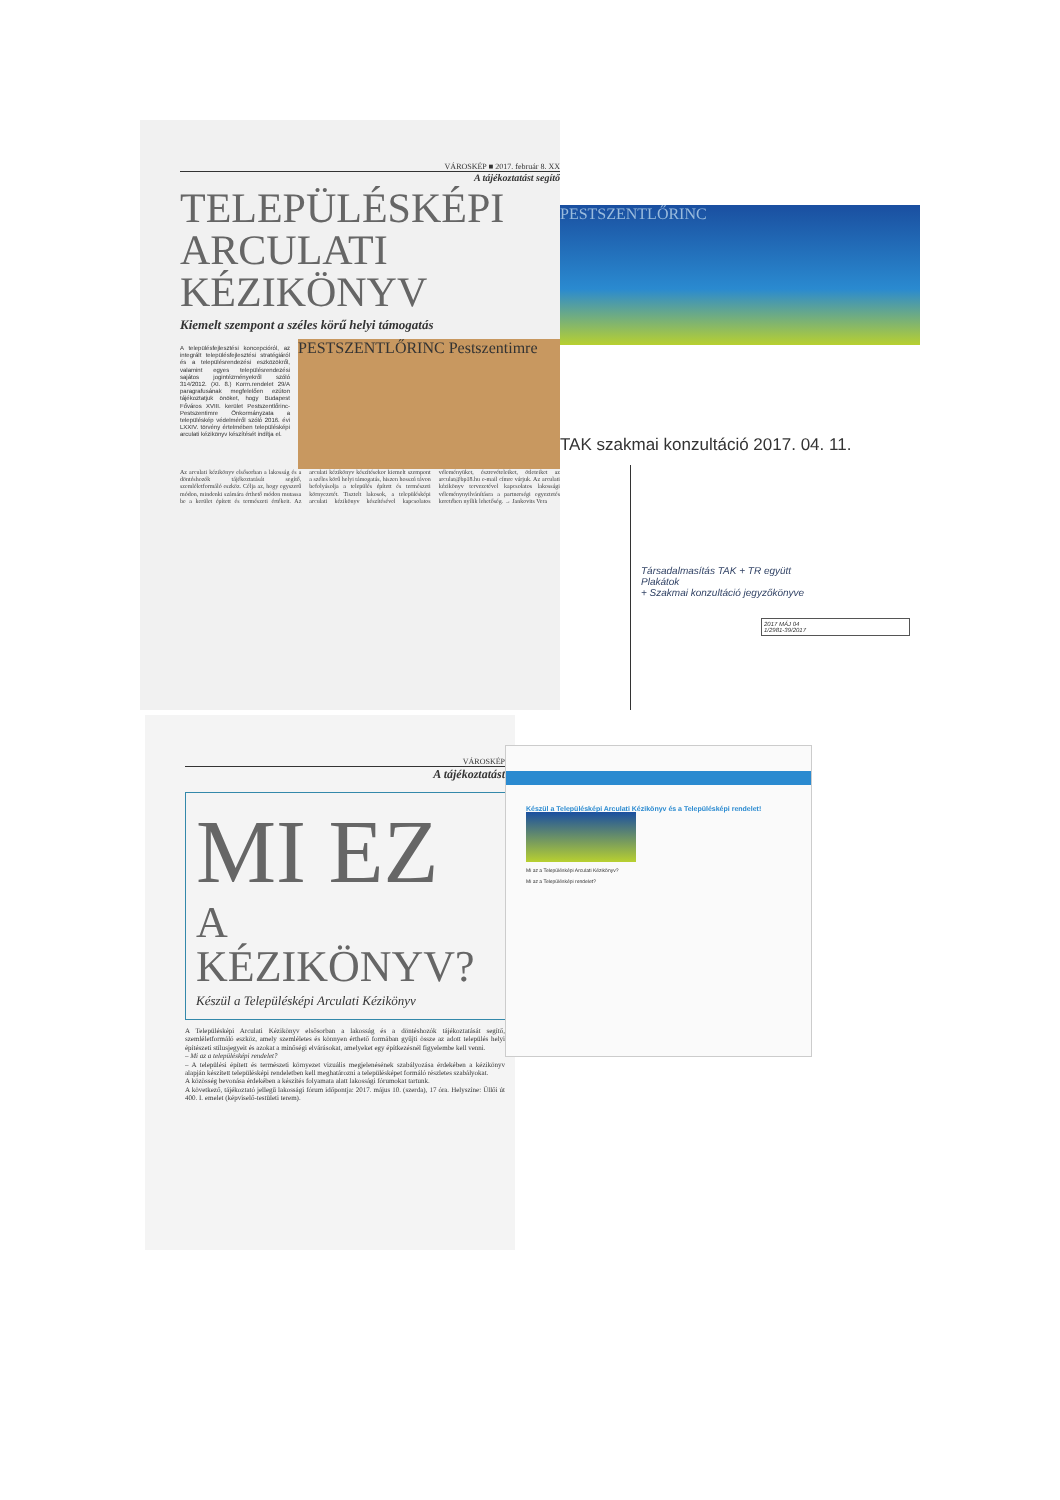VÁROSKÉP ■ 2017. február 8. XX
A tájékoztatást segítő
TELEPÜLÉSKÉPI
ARCULATI
KÉZIKÖNYV
Kiemelt szempont a széles körű helyi támogatás
A településfejlesztési koncepcióról, az integrált településfejlesztési stratégiáról és a településrendezési eszközökről, valamint egyes településrendezési sajátos jogintézményekről szóló 314/2012. (XI. 8.) Korm.rendelet 29/A paragrafusának megfelelően ezúton tájékoztatjuk önöket, hogy Budapest Főváros XVIII. kerület Pestszentlőrinc-Pestszentimre Önkormányzata a településkép védelméről szóló 2016. évi LXXIV. törvény értelmében településképi arculati kézikönyv készítését indítja el.
PESTSZENTLŐRINC Pestszentimre
Az arculati kézikönyv elsősorban a lakosság és a döntéshozók tájékoztatását segítő, szemléletformáló eszköz. Célja az, hogy egyszerű módon, mindenki számára érthető módon mutassa be a kerület épített és természeti értékeit. Az arculati kézikönyv készítésekor kiemelt szempont a széles körű helyi támogatás, hiszen hosszú távon befolyásolja a település épített és természeti környezetét. Tisztelt lakosok, a településképi arculati kézikönyv készítésével kapcsolatos véleményüket, észrevételeiket, ötleteiket az arculat@bp18.hu e-mail címre várjuk. Az arculati kézikönyv tervezetével kapcsolatos lakossági véleménynyilvánításra a partnerségi egyeztetés keretében nyílik lehetőség. → Jankovits Vera
PESTSZENTLŐRINC
TAK szakmai konzultáció 2017. 04. 11.
Társadalmasítás TAK + TR együtt
Plakátok
+ Szakmai konzultáció jegyzőkönyve
2017 MÁJ 04
1/2981-39/2017
VÁROSKÉP
A tájékoztatást
MI EZ
A KÉZIKÖNYV?
Készül a Településképi Arculati Kézikönyv
A Településképi Arculati Kézikönyv elsősorban a lakosság és a döntéshozók tájékoztatását segítő, szemléletformáló eszköz, amely szemléletes és könnyen érthető formában gyűjti össze az adott település helyi építészeti stílusjegyeit és azokat a minőségi elvárásokat, amelyeket egy építkezésnél figyelembe kell venni.
– Mi az a településképi rendelet?
– A települési épített és természeti környezet vizuális megjelenésének szabályozása érdekében a kézikönyv alapján készített településképi rendeletben kell meghatározni a településképet formáló részletes szabályokat.
A közösség bevonása érdekében a készítés folyamata alatt lakossági fórumokat tartunk.
A következő, tájékoztató jellegű lakossági fórum időpontja: 2017. május 10. (szerda), 17 óra. Helyszíne: Üllői út 400. I. emelet (képviselő-testületi terem).
Készül a Településképi Arculati Kézikönyv és a Településképi rendelet!
Mi az a Településképi Arculati Kézikönyv?
Mi az a Településképi rendelet?